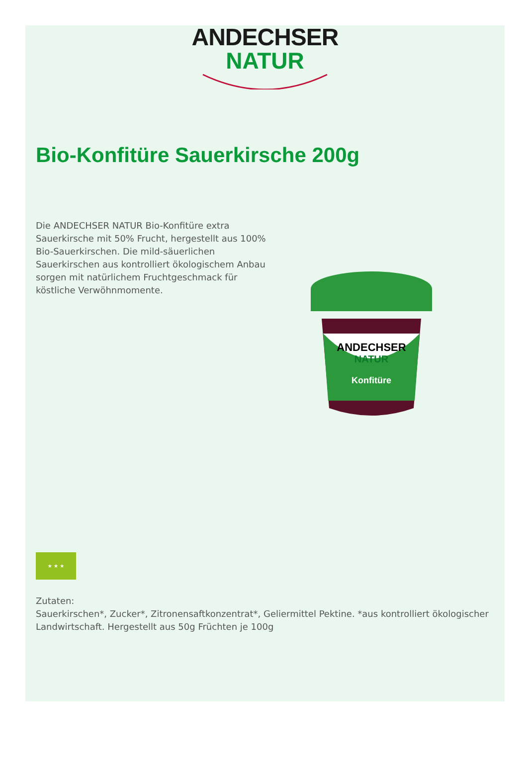ANDECHSER
NATUR
Bio-Konfitüre Sauerkirsche 200g
Die ANDECHSER NATUR Bio-Konfitüre extra Sauerkirsche mit 50% Frucht, hergestellt aus 100% Bio-Sauerkirschen. Die mild-säuerlichen Sauerkirschen aus kontrolliert ökologischem Anbau sorgen mit natürlichem Fruchtgeschmack für köstliche Verwöhnmomente.
ANDECHSER
NATUR
Konfitüre
★ ★ ★
Zutaten:
Sauerkirschen*, Zucker*, Zitronensaftkonzentrat*, Geliermittel Pektine. *aus kontrolliert ökologischer Landwirtschaft. Hergestellt aus 50g Früchten je 100g